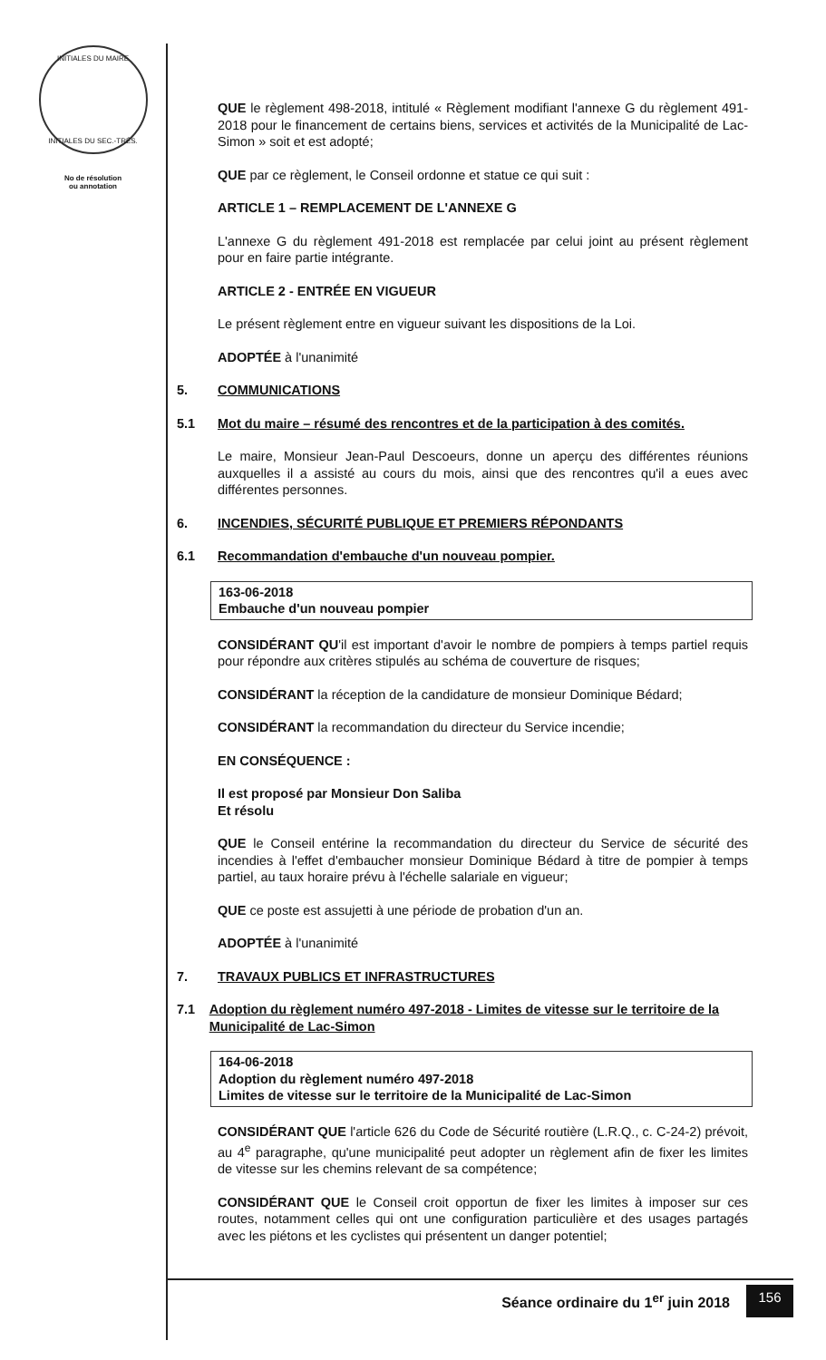INITIALES DU MAIRE
INITIALES DU SEC.-TRÉS.
No de résolution
ou annotation
QUE le règlement 498-2018, intitulé « Règlement modifiant l'annexe G du règlement 491-2018 pour le financement de certains biens, services et activités de la Municipalité de Lac-Simon » soit et est adopté;
QUE par ce règlement, le Conseil ordonne et statue ce qui suit :
ARTICLE 1 – REMPLACEMENT DE L'ANNEXE G
L'annexe G du règlement 491-2018 est remplacée par celui joint au présent règlement pour en faire partie intégrante.
ARTICLE 2 - ENTRÉE EN VIGUEUR
Le présent règlement entre en vigueur suivant les dispositions de la Loi.
ADOPTÉE à l'unanimité
5. COMMUNICATIONS
5.1 Mot du maire – résumé des rencontres et de la participation à des comités.
Le maire, Monsieur Jean-Paul Descoeurs, donne un aperçu des différentes réunions auxquelles il a assisté au cours du mois, ainsi que des rencontres qu'il a eues avec différentes personnes.
6. INCENDIES, SÉCURITÉ PUBLIQUE ET PREMIERS RÉPONDANTS
6.1 Recommandation d'embauche d'un nouveau pompier.
163-06-2018
Embauche d'un nouveau pompier
CONSIDÉRANT QU'il est important d'avoir le nombre de pompiers à temps partiel requis pour répondre aux critères stipulés au schéma de couverture de risques;
CONSIDÉRANT la réception de la candidature de monsieur Dominique Bédard;
CONSIDÉRANT la recommandation du directeur du Service incendie;
EN CONSÉQUENCE :
Il est proposé par Monsieur Don Saliba
Et résolu
QUE le Conseil entérine la recommandation du directeur du Service de sécurité des incendies à l'effet d'embaucher monsieur Dominique Bédard à titre de pompier à temps partiel, au taux horaire prévu à l'échelle salariale en vigueur;
QUE ce poste est assujetti à une période de probation d'un an.
ADOPTÉE à l'unanimité
7. TRAVAUX PUBLICS ET INFRASTRUCTURES
7.1 Adoption du règlement numéro 497-2018 - Limites de vitesse sur le territoire de la Municipalité de Lac-Simon
164-06-2018
Adoption du règlement numéro 497-2018
Limites de vitesse sur le territoire de la Municipalité de Lac-Simon
CONSIDÉRANT QUE l'article 626 du Code de Sécurité routière (L.R.Q., c. C-24-2) prévoit, au 4<sup>e</sup> paragraphe, qu'une municipalité peut adopter un règlement afin de fixer les limites de vitesse sur les chemins relevant de sa compétence;
CONSIDÉRANT QUE le Conseil croit opportun de fixer les limites à imposer sur ces routes, notamment celles qui ont une configuration particulière et des usages partagés avec les piétons et les cyclistes qui présentent un danger potentiel;
Séance ordinaire du 1<sup>er</sup> juin 2018
156